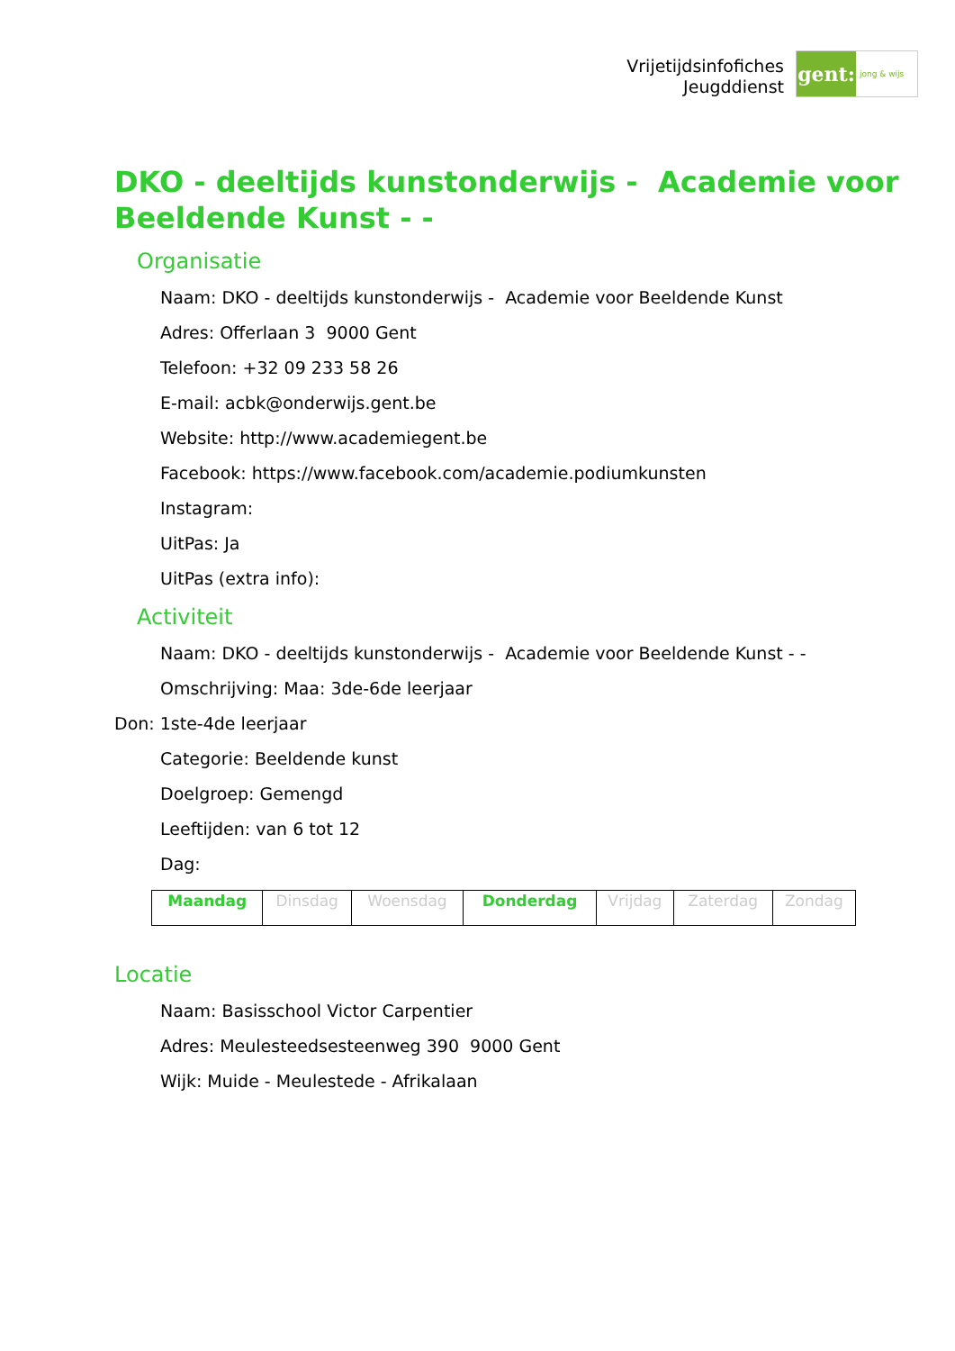Vrijetijdsinfofiches
Jeugddienst
gent:
jong & wijs
DKO - deeltijds kunstonderwijs - Academie voor Beeldende Kunst - -
Organisatie
Naam: DKO - deeltijds kunstonderwijs - Academie voor Beeldende Kunst
Adres: Offerlaan 3 9000 Gent
Telefoon: +32 09 233 58 26
E-mail: acbk@onderwijs.gent.be
Website: http://www.academiegent.be
Facebook: https://www.facebook.com/academie.podiumkunsten
Instagram:
UitPas: Ja
UitPas (extra info):
Activiteit
Naam: DKO - deeltijds kunstonderwijs - Academie voor Beeldende Kunst - -
Omschrijving: Maa: 3de-6de leerjaar
Don: 1ste-4de leerjaar
Categorie: Beeldende kunst
Doelgroep: Gemengd
Leeftijden: van 6 tot 12
Dag:
| Maandag | Dinsdag | Woensdag | Donderdag | Vrijdag | Zaterdag | Zondag |
Locatie
Naam: Basisschool Victor Carpentier
Adres: Meulesteedsesteenweg 390 9000 Gent
Wijk: Muide - Meulestede - Afrikalaan